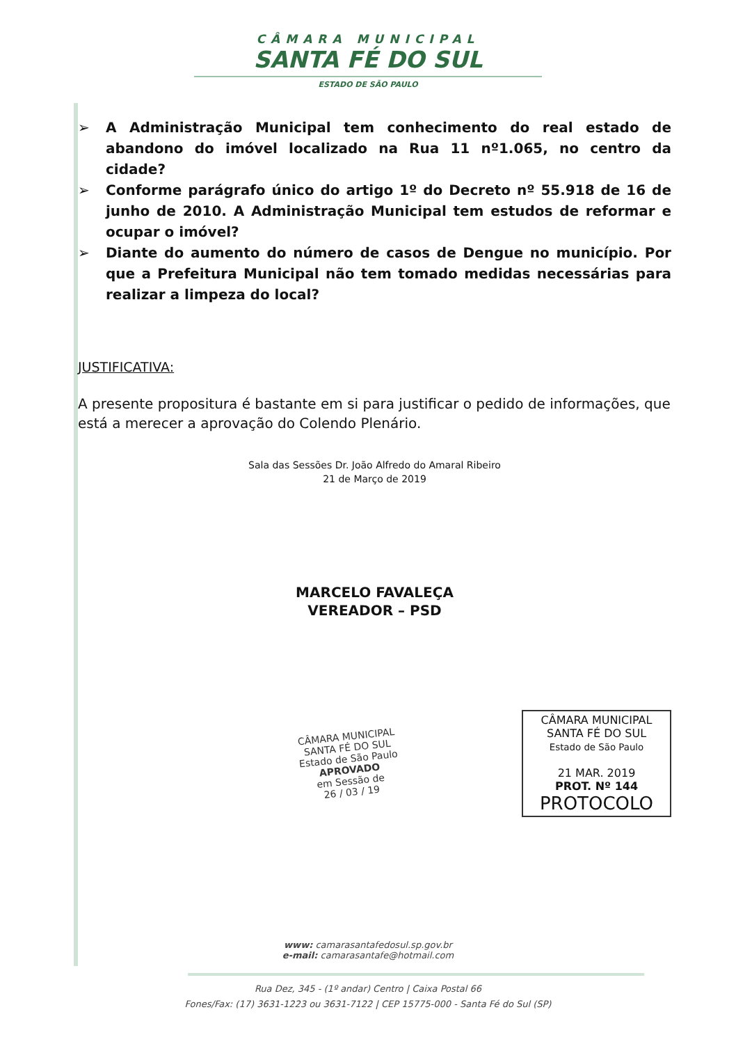CÂMARA MUNICIPAL
SANTA FÉ DO SUL
ESTADO DE SÃO PAULO
➢ A Administração Municipal tem conhecimento do real estado de abandono do imóvel localizado na Rua 11 nº1.065, no centro da cidade?
➢ Conforme parágrafo único do artigo 1º do Decreto nº 55.918 de 16 de junho de 2010. A Administração Municipal tem estudos de reformar e ocupar o imóvel?
➢ Diante do aumento do número de casos de Dengue no município. Por que a Prefeitura Municipal não tem tomado medidas necessárias para realizar a limpeza do local?
JUSTIFICATIVA:
A presente propositura é bastante em si para justificar o pedido de informações, que está a merecer a aprovação do Colendo Plenário.
Sala das Sessões Dr. João Alfredo do Amaral Ribeiro
21 de Março de 2019
MARCELO FAVALEÇA
VEREADOR – PSD
CÂMARA MUNICIPAL
SANTA FÉ DO SUL
Estado de São Paulo
APROVADO
em Sessão de
26 / 03 / 19
CÂMARA MUNICIPAL
SANTA FÉ DO SUL
Estado de São Paulo
21 MAR. 2019
PROT. Nº 144
PROTOCOLO
www: camarasantafedosul.sp.gov.br
e-mail: camarasantafe@hotmail.com
Rua Dez, 345 - (1º andar) Centro | Caixa Postal 66
Fones/Fax: (17) 3631-1223 ou 3631-7122 | CEP 15775-000 - Santa Fé do Sul (SP)